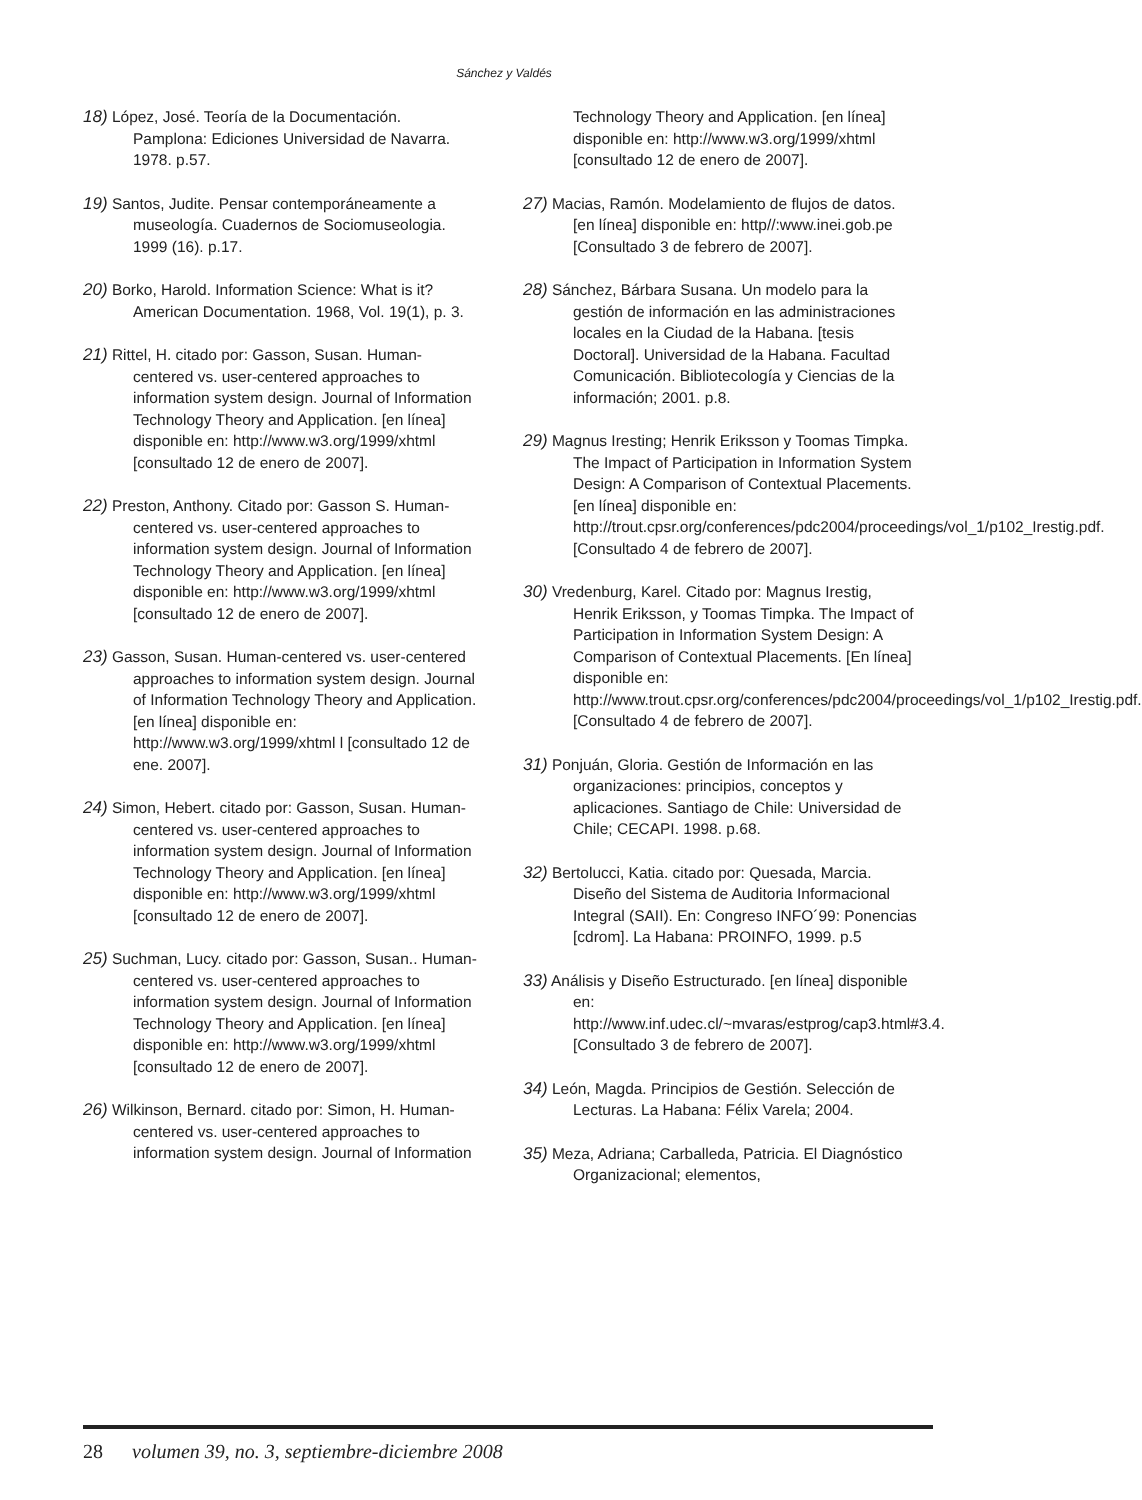Sánchez y Valdés
18) López, José. Teoría de la Documentación. Pamplona: Ediciones Universidad de Navarra. 1978. p.57.
19) Santos, Judite. Pensar contemporáneamente a museología. Cuadernos de Sociomuseologia. 1999 (16). p.17.
20) Borko, Harold. Information Science: What is it? American Documentation. 1968, Vol. 19(1), p. 3.
21) Rittel, H. citado por: Gasson, Susan. Human-centered vs. user-centered approaches to information system design. Journal of Information Technology Theory and Application. [en línea] disponible en: http://www.w3.org/1999/xhtml [consultado 12 de enero de 2007].
22) Preston, Anthony. Citado por: Gasson S. Human-centered vs. user-centered approaches to information system design. Journal of Information Technology Theory and Application. [en línea] disponible en: http://www.w3.org/1999/xhtml [consultado 12 de enero de 2007].
23) Gasson, Susan. Human-centered vs. user-centered approaches to information system design. Journal of Information Technology Theory and Application. [en línea] disponible en: http://www.w3.org/1999/xhtml l [consultado 12 de ene. 2007].
24) Simon, Hebert. citado por: Gasson, Susan. Human-centered vs. user-centered approaches to information system design. Journal of Information Technology Theory and Application. [en línea] disponible en: http://www.w3.org/1999/xhtml [consultado 12 de enero de 2007].
25) Suchman, Lucy. citado por: Gasson, Susan.. Human-centered vs. user-centered approaches to information system design. Journal of Information Technology Theory and Application. [en línea] disponible en: http://www.w3.org/1999/xhtml [consultado 12 de enero de 2007].
26) Wilkinson, Bernard. citado por: Simon, H. Human-centered vs. user-centered approaches to information system design. Journal of Information
Technology Theory and Application. [en línea] disponible en: http://www.w3.org/1999/xhtml [consultado 12 de enero de 2007].
27) Macias, Ramón. Modelamiento de flujos de datos. [en línea] disponible en: http//:www.inei.gob.pe [Consultado 3 de febrero de 2007].
28) Sánchez, Bárbara Susana. Un modelo para la gestión de información en las administraciones locales en la Ciudad de la Habana. [tesis Doctoral]. Universidad de la Habana. Facultad Comunicación. Bibliotecología y Ciencias de la información; 2001. p.8.
29) Magnus Iresting; Henrik Eriksson y Toomas Timpka. The Impact of Participation in Information System Design: A Comparison of Contextual Placements. [en línea] disponible en: http://trout.cpsr.org/conferences/pdc2004/proceedings/vol_1/p102_Irestig.pdf. [Consultado 4 de febrero de 2007].
30) Vredenburg, Karel. Citado por: Magnus Irestig, Henrik Eriksson, y Toomas Timpka. The Impact of Participation in Information System Design: A Comparison of Contextual Placements. [En línea] disponible en: http://www.trout.cpsr.org/conferences/pdc2004/proceedings/vol_1/p102_Irestig.pdf. [Consultado 4 de febrero de 2007].
31) Ponjuán, Gloria. Gestión de Información en las organizaciones: principios, conceptos y aplicaciones. Santiago de Chile: Universidad de Chile; CECAPI. 1998. p.68.
32) Bertolucci, Katia. citado por: Quesada, Marcia. Diseño del Sistema de Auditoria Informacional Integral (SAII). En: Congreso INFO´99: Ponencias [cdrom]. La Habana: PROINFO, 1999. p.5
33) Análisis y Diseño Estructurado. [en línea] disponible en: http://www.inf.udec.cl/~mvaras/estprog/cap3.html#3.4. [Consultado 3 de febrero de 2007].
34) León, Magda. Principios de Gestión. Selección de Lecturas. La Habana: Félix Varela; 2004.
35) Meza, Adriana; Carballeda, Patricia. El Diagnóstico Organizacional; elementos,
28 volumen 39, no. 3, septiembre-diciembre 2008